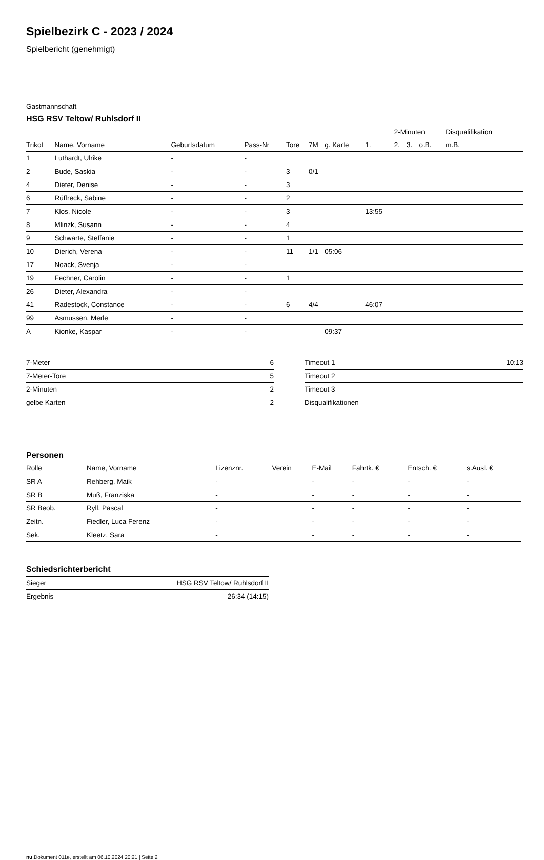Spielbezirk C - 2023 / 2024
Spielbericht (genehmigt)
Gastmannschaft
HSG RSV Teltow/ Ruhlsdorf II
| | | | | | | | | 2-Minuten | | | Disqualifikation |
| Trikot | Name, Vorname | Geburtsdatum | Pass-Nr | Tore | 7M | g. Karte | 1. | 2. | 3. | o.B. | m.B. |
| 1 | Luthardt, Ulrike | - | - | | | | | | | | |
| 2 | Bude, Saskia | - | - | 3 | 0/1 | | | | | | |
| 4 | Dieter, Denise | - | - | 3 | | | | | | | |
| 6 | Rüffreck, Sabine | - | - | 2 | | | | | | | |
| 7 | Klos, Nicole | - | - | 3 | | | 13:55 | | | | |
| 8 | Mlinzk, Susann | - | - | 4 | | | | | | | |
| 9 | Schwarte, Steffanie | - | - | 1 | | | | | | | |
| 10 | Dierich, Verena | - | - | 11 | 1/1 | 05:06 | | | | | |
| 17 | Noack, Svenja | - | - | | | | | | | | |
| 19 | Fechner, Carolin | - | - | 1 | | | | | | | |
| 26 | Dieter, Alexandra | - | - | | | | | | | | |
| 41 | Radestock, Constance | - | - | 6 | 4/4 | | 46:07 | | | | |
| 99 | Asmussen, Merle | - | - | | | | | | | | |
| A | Kionke, Kaspar | - | - | | | 09:37 | | | | | |
| 7-Meter | 6 |
| 7-Meter-Tore | 5 |
| 2-Minuten | 2 |
| gelbe Karten | 2 |
| Timeout 1 | 10:13 |
| Timeout 2 | |
| Timeout 3 | |
| Disqualifikationen | |
Personen
| Rolle | Name, Vorname | Lizenznr. | Verein | E-Mail | Fahrtk. € | Entsch. € | s.Ausl. € |
| --- | --- | --- | --- | --- | --- | --- | --- |
| SR A | Rehberg, Maik | - | | - | - | - | - |
| SR B | Muß, Franziska | - | | - | - | - | - |
| SR Beob. | Ryll, Pascal | - | | - | - | - | - |
| Zeitn. | Fiedler, Luca Ferenz | - | | - | - | - | - |
| Sek. | Kleetz, Sara | - | | - | - | - | - |
Schiedsrichterbericht
| Sieger | HSG RSV Teltow/ Ruhlsdorf II |
| Ergebnis | 26:34 (14:15) |
nu.Dokument 011e, erstellt am 06.10.2024 20:21 | Seite 2